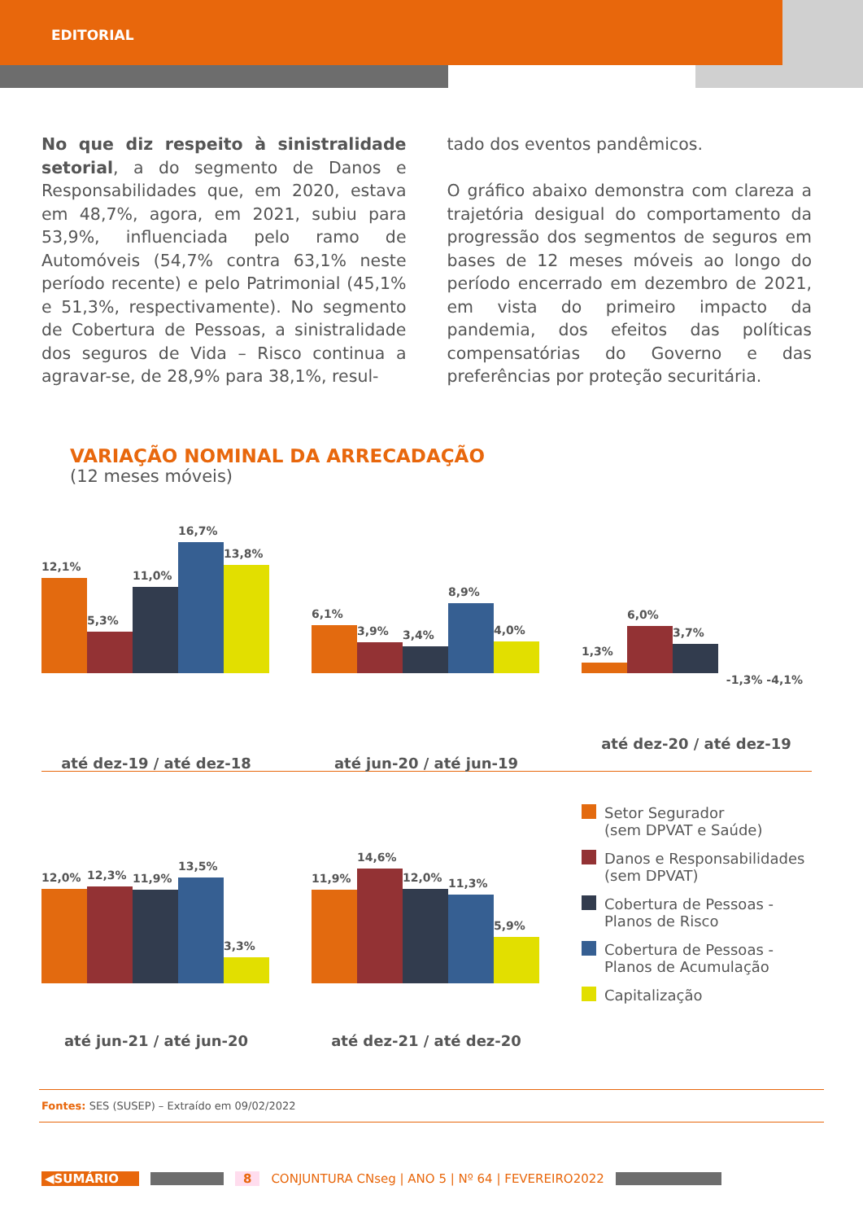EDITORIAL
No que diz respeito à sinistralidade setorial, a do segmento de Danos e Responsabilidades que, em 2020, estava em 48,7%, agora, em 2021, subiu para 53,9%, influenciada pelo ramo de Automóveis (54,7% contra 63,1% neste período recente) e pelo Patrimonial (45,1% e 51,3%, respectivamente). No segmento de Cobertura de Pessoas, a sinistralidade dos seguros de Vida – Risco continua a agravar-se, de 28,9% para 38,1%, resul-
tado dos eventos pandêmicos.
O gráfico abaixo demonstra com clareza a trajetória desigual do comportamento da progressão dos segmentos de seguros em bases de 12 meses móveis ao longo do período encerrado em dezembro de 2021, em vista do primeiro impacto da pandemia, dos efeitos das políticas compensatórias do Governo e das preferências por proteção securitária.
VARIAÇÃO NOMINAL DA ARRECADAÇÃO
(12 meses móveis)
12,1%
5,3%
11,0%
16,7%
13,8%
até dez-19 / até dez-18
6,1%
3,9%
3,4%
8,9%
4,0%
até jun-20 / até jun-19
1,3%
6,0%
3,7%
-1,3% -4,1%
até dez-20 / até dez-19
12,0%
12,3%
11,9%
13,5%
3,3%
até jun-21 / até jun-20
11,9%
14,6%
12,0%
11,3%
5,9%
até dez-21 / até dez-20
Setor Segurador
(sem DPVAT e Saúde)
Danos e Responsabilidades
(sem DPVAT)
Cobertura de Pessoas -
Planos de Risco
Cobertura de Pessoas -
Planos de Acumulação
Capitalização
Fontes: SES (SUSEP) – Extraído em 09/02/2022
◀SUMÁRIO 8 CONJUNTURA CNseg | ANO 5 | Nº 64 | FEVEREIRO2022